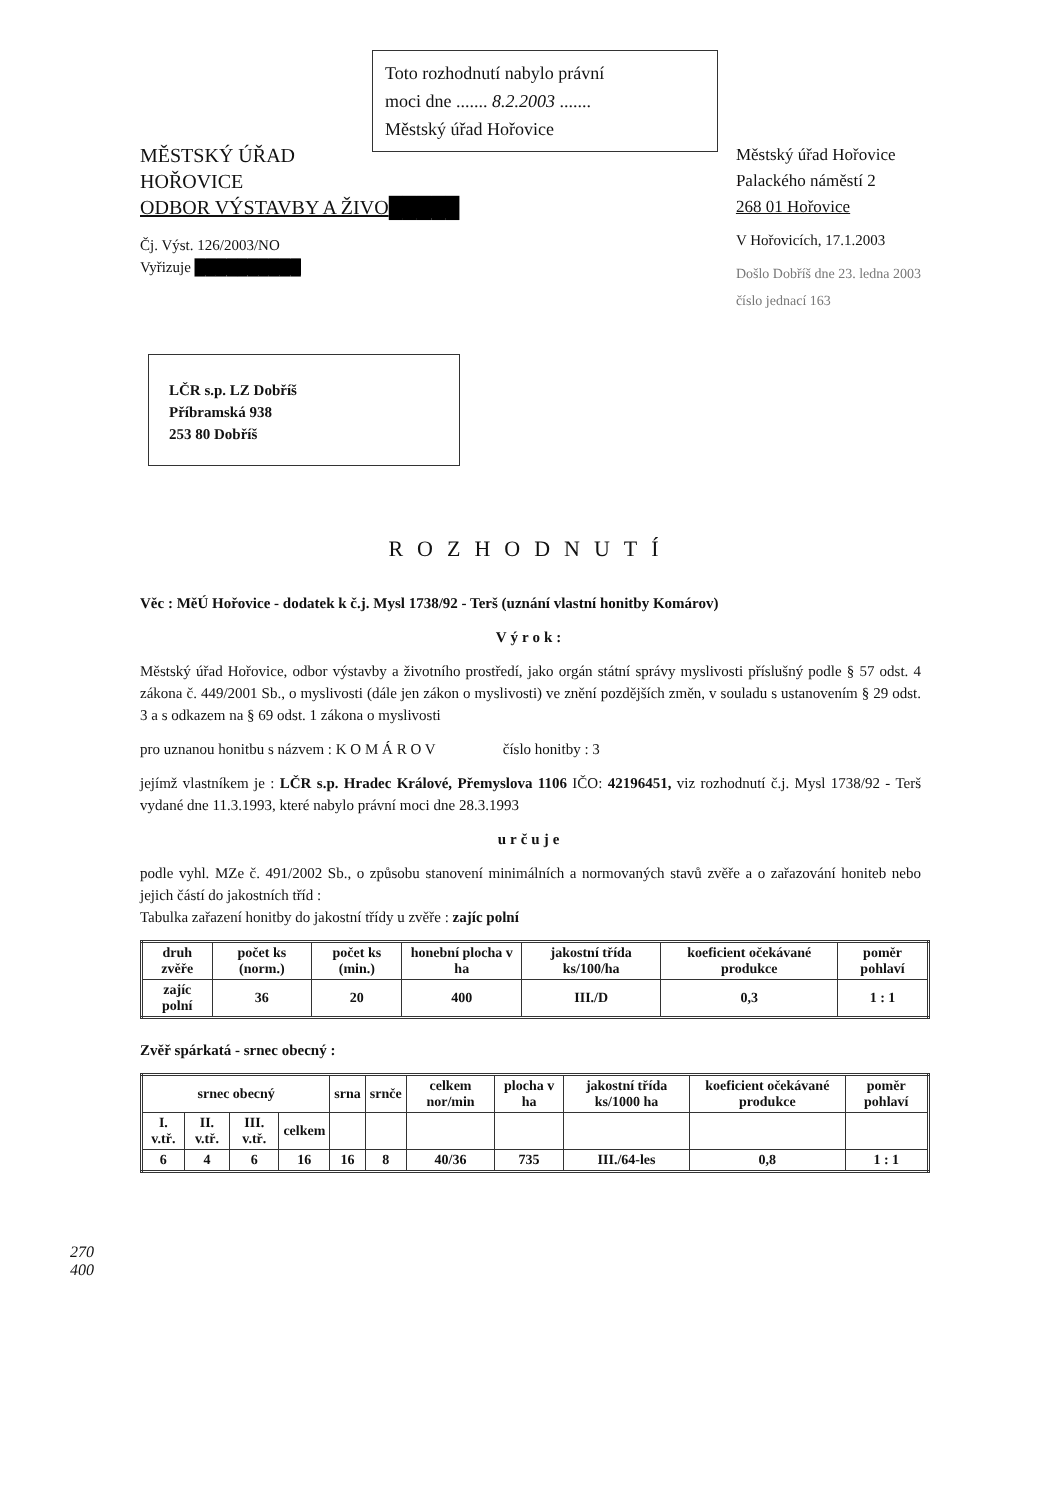Toto rozhodnutí nabylo právní
moci dne ....... 8.2.2003 .......
Městský úřad Hořovice
MĚSTSKÝ ÚŘAD
HOŘOVICE
ODBOR VÝSTAVBY A ŽIVO█████
Čj. Výst. 126/2003/NO
Vyřizuje ██████████
Městský úřad Hořovice
Palackého náměstí 2
268 01 Hořovice
V Hořovicích, 17.1.2003
Došlo Dobříš dne 23. ledna 2003
číslo jednací 163
LČR s.p. LZ Dobříš
Příbramská 938
253 80 Dobříš
ROZHODNUTÍ
Věc : MěÚ Hořovice - dodatek k č.j. Mysl 1738/92 - Terš (uznání vlastní honitby Komárov)
Výrok:
Městský úřad Hořovice, odbor výstavby a životního prostředí, jako orgán státní správy myslivosti příslušný podle § 57 odst. 4 zákona č. 449/2001 Sb., o myslivosti (dále jen zákon o myslivosti) ve znění pozdějších změn, v souladu s ustanovením § 29 odst. 3 a s odkazem na § 69 odst. 1 zákona o myslivosti
pro uznanou honitbu s názvem : K O M Á R O V číslo honitby : 3
jejímž vlastníkem je : LČR s.p. Hradec Králové, Přemyslova 1106 IČO: 42196451, viz rozhodnutí č.j. Mysl 1738/92 - Terš vydané dne 11.3.1993, které nabylo právní moci dne 28.3.1993
určuje
podle vyhl. MZe č. 491/2002 Sb., o způsobu stanovení minimálních a normovaných stavů zvěře a o zařazování honiteb nebo jejich částí do jakostních tříd :
Tabulka zařazení honitby do jakostní třídy u zvěře : zajíc polní
| druh zvěře | počet ks (norm.) | počet ks (min.) | honební plocha v ha | jakostní třída ks/100/ha | koeficient očekávané produkce | poměr pohlaví |
| --- | --- | --- | --- | --- | --- | --- |
| zajíc polní | 36 | 20 | 400 | III./D | 0,3 | 1 : 1 |
Zvěř spárkatá - srnec obecný :
| srnec obecný | | | | srna | srnče | celkem nor/min | plocha v ha | jakostní třída ks/1000 ha | koeficient očekávané produkce | poměr pohlaví |
| --- | --- | --- | --- | --- | --- | --- | --- | --- | --- | --- |
| I. v.tř. | II. v.tř. | III. v.tř. | celkem | | | | | | | |
| 6 | 4 | 6 | 16 | 16 | 8 | 40/36 | 735 | III./64-les | 0,8 | 1 : 1 |
270
400